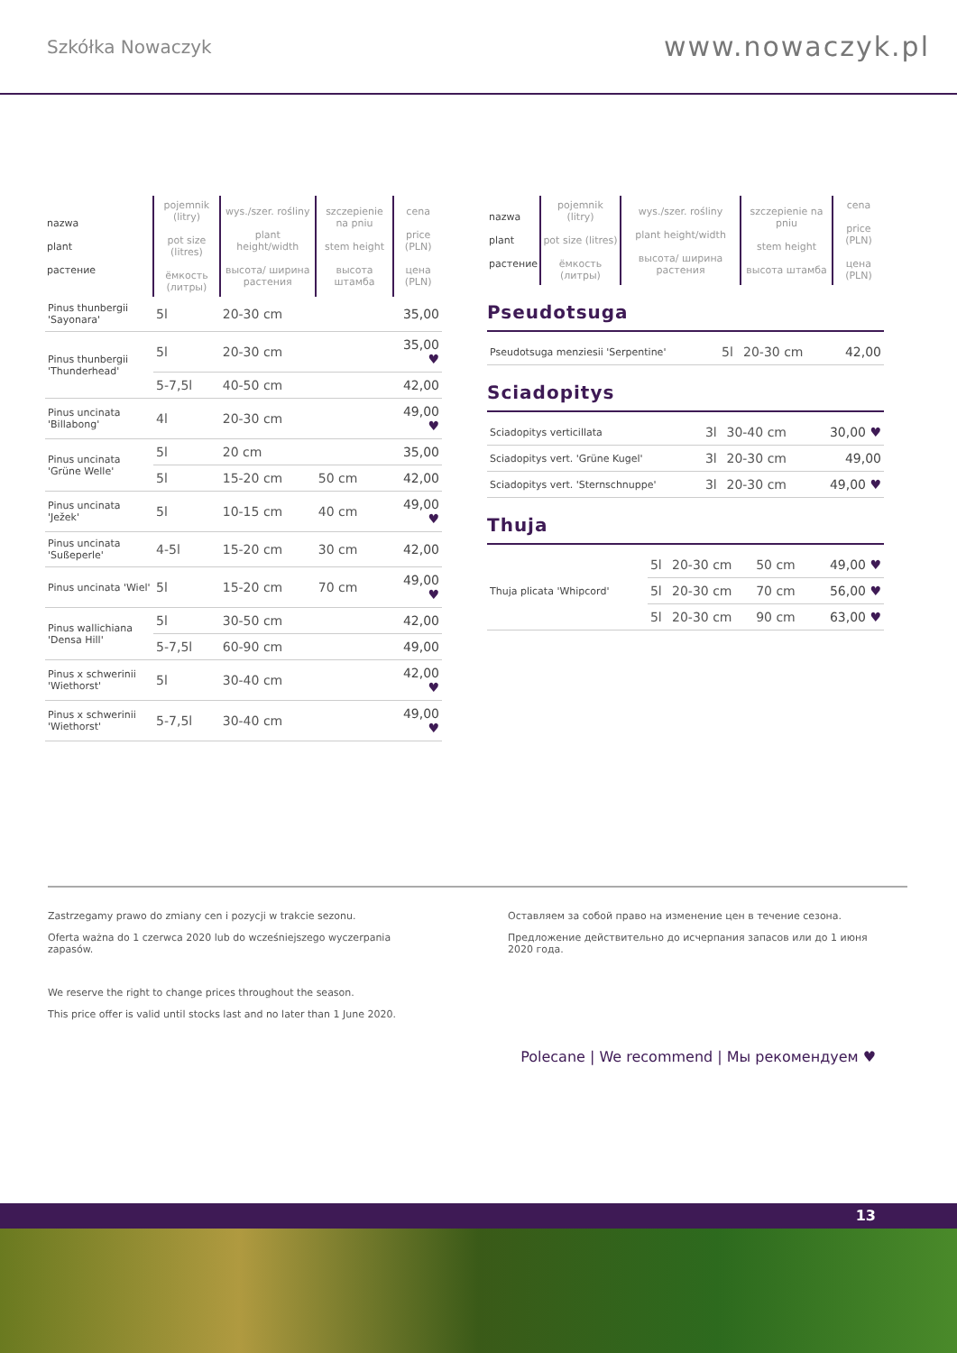Szkółka Nowaczyk
www.nowaczyk.pl
| nazwa plant растение | pojemnik (litry) pot size (litres) ёмкость (литры) | wys./szer. rośliny plant height/width высота/ ширина растения | szczepienie na pniu stem height высота штамба | cena price (PLN) цена (PLN) |
| --- | --- | --- | --- | --- |
| Pinus thunbergii 'Sayonara' | 5l | 20-30 cm | | 35,00 |
| Pinus thunbergii 'Thunderhead' | 5l | 20-30 cm | | 35,00 ♥ |
| | 5-7,5l | 40-50 cm | | 42,00 |
| Pinus uncinata 'Billabong' | 4l | 20-30 cm | | 49,00 ♥ |
| Pinus uncinata 'Grüne Welle' | 5l | 20 cm | | 35,00 |
| | 5l | 15-20 cm | 50 cm | 42,00 |
| Pinus uncinata 'Ježek' | 5l | 10-15 cm | 40 cm | 49,00 ♥ |
| Pinus uncinata 'Sußeperle' | 4-5l | 15-20 cm | 30 cm | 42,00 |
| Pinus uncinata 'Wiel' | 5l | 15-20 cm | 70 cm | 49,00 ♥ |
| Pinus wallichiana 'Densa Hill' | 5l | 30-50 cm | | 42,00 |
| | 5-7,5l | 60-90 cm | | 49,00 |
| Pinus x schwerinii 'Wiethorst' | 5l | 30-40 cm | | 42,00 ♥ |
| Pinus x schwerinii 'Wiethorst' | 5-7,5l | 30-40 cm | | 49,00 ♥ |
| nazwa plant растение | pojemnik (litry) pot size (litres) ёмкость (литры) | wys./szer. rośliny plant height/width высота/ ширина растения | szczepienie na pniu stem height высота штамба | cena price (PLN) цена (PLN) |
| --- | --- | --- | --- | --- |
Pseudotsuga
| Pseudotsuga menziesii 'Serpentine' | 5l | 20-30 cm | | 42,00 |
Sciadopitys
| Sciadopitys verticillata | 3l | 30-40 cm | | 30,00 ♥ |
| Sciadopitys vert. 'Grüne Kugel' | 3l | 20-30 cm | | 49,00 |
| Sciadopitys vert. 'Sternschnuppe' | 3l | 20-30 cm | | 49,00 ♥ |
Thuja
| Thuja plicata 'Whipcord' | 5l | 20-30 cm | 50 cm | 49,00 ♥ |
| | 5l | 20-30 cm | 70 cm | 56,00 ♥ |
| | 5l | 20-30 cm | 90 cm | 63,00 ♥ |
Zastrzegamy prawo do zmiany cen i pozycji w trakcie sezonu.
Oferta ważna do 1 czerwca 2020 lub do wcześniejszego wyczerpania zapasów.
We reserve the right to change prices throughout the season.
This price offer is valid until stocks last and no later than 1 June 2020.
Оставляем за собой право на изменение цен в течение сезона.
Предложение действительно до исчерпания запасов или до 1 июня 2020 года.
Polecane | We recommend | Мы рекомендуем ♥
13